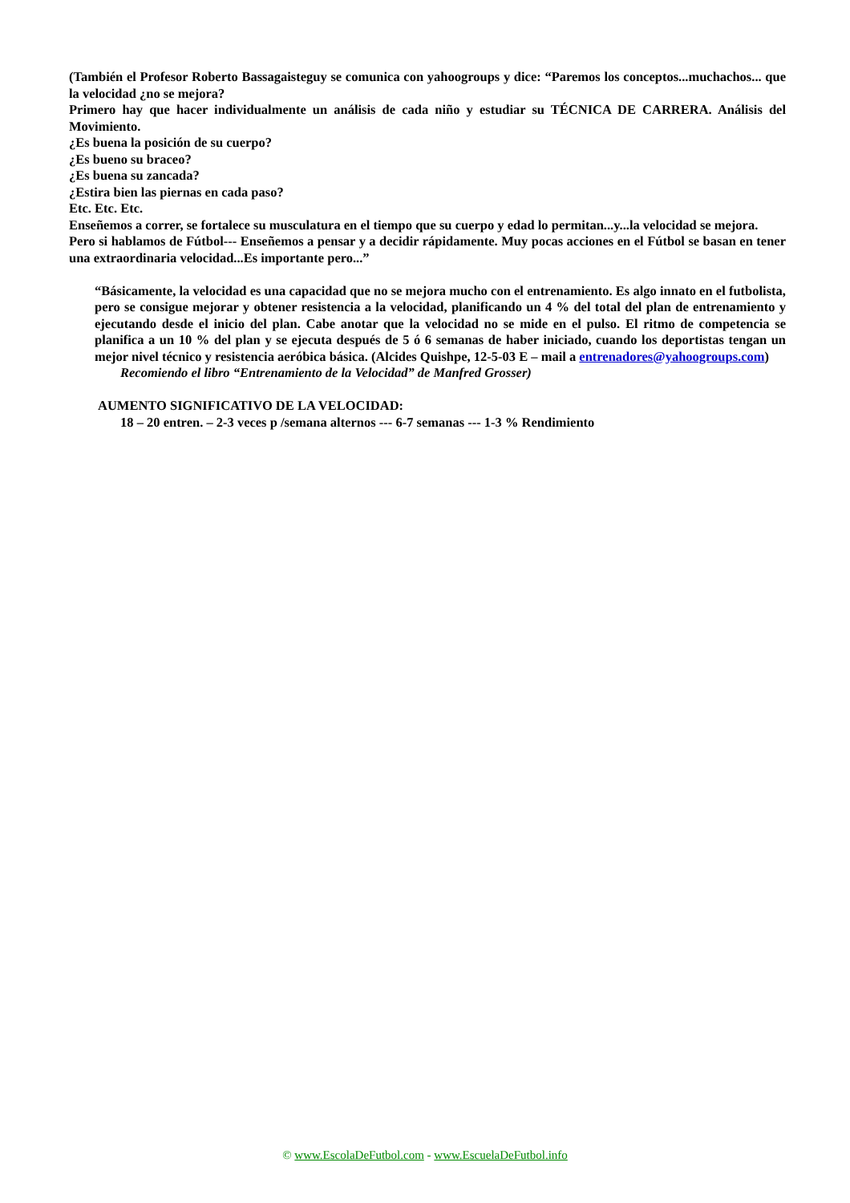(También el Profesor Roberto Bassagaisteguy se comunica con yahoogroups y dice: “Paremos los conceptos...muchachos... que la velocidad ¿no se mejora?
Primero hay que hacer individualmente un análisis de cada niño y estudiar su TÉCNICA DE CARRERA. Análisis del Movimiento.
¿Es buena la posición de su cuerpo?
¿Es bueno su braceo?
¿Es buena su zancada?
¿Estira bien las piernas en cada paso?
Etc. Etc. Etc.
Enseñemos a correr, se fortalece su musculatura en el tiempo que su cuerpo y edad lo permitan...y...la velocidad se mejora.
Pero si hablamos de Fútbol--- Enseñemos a pensar y a decidir rápidamente. Muy pocas acciones en el Fútbol se basan en tener una extraordinaria velocidad...Es importante pero...”
“Básicamente, la velocidad es una capacidad que no se mejora mucho con el entrenamiento. Es algo innato en el futbolista, pero se consigue mejorar y obtener resistencia a la velocidad, planificando un 4 % del total del plan de entrenamiento y ejecutando desde el inicio del plan. Cabe anotar que la velocidad no se mide en el pulso. El ritmo de competencia se planifica a un 10 % del plan y se ejecuta después de 5 ó 6 semanas de haber iniciado, cuando los deportistas tengan un mejor nivel técnico y resistencia aeróbica básica. (Alcides Quishpe, 12-5-03 E – mail a entrenadores@yahoogroups.com)
Recomiendo el libro “Entrenamiento de la Velocidad” de Manfred Grosser)
AUMENTO SIGNIFICATIVO DE LA VELOCIDAD:
18 – 20 entren. – 2-3 veces p /semana alternos --- 6-7 semanas --- 1-3 % Rendimiento
© www.EscolaDeFutbol.com - www.EscuelaDeFutbol.info